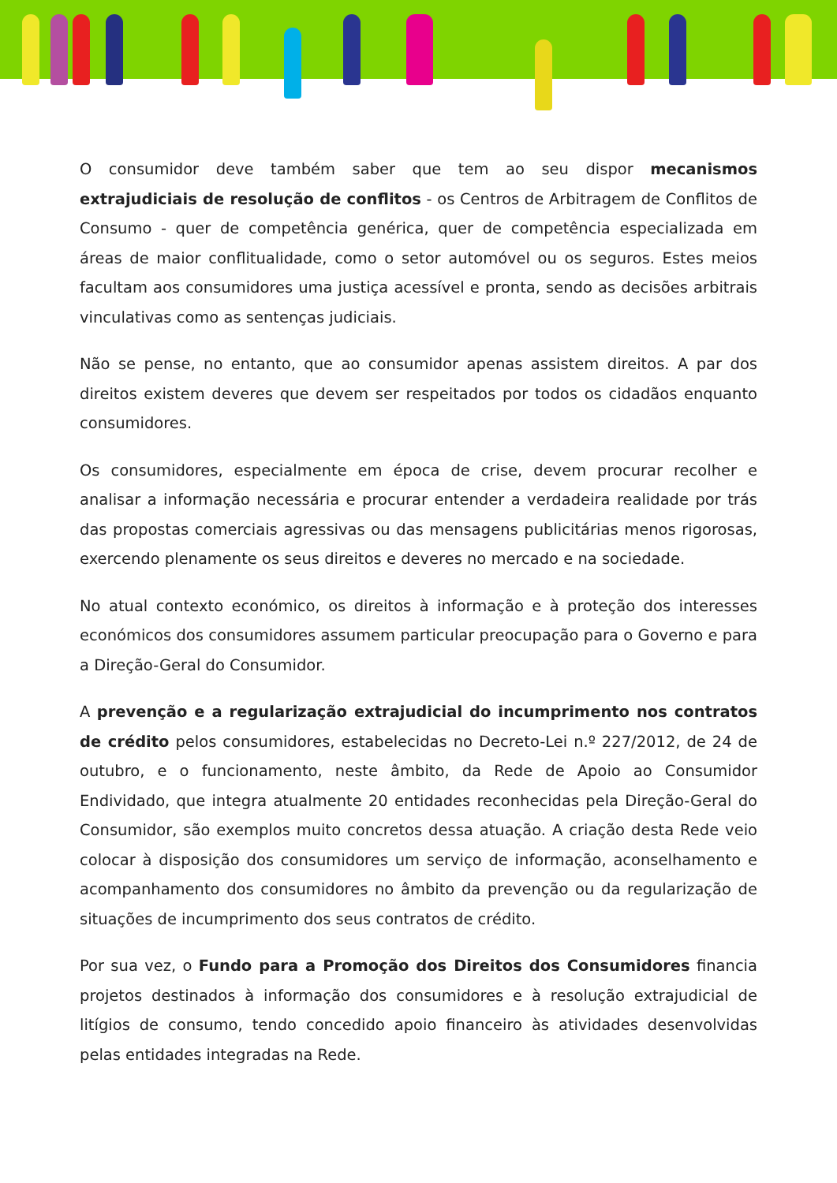O consumidor deve também saber que tem ao seu dispor mecanismos extrajudiciais de resolução de conflitos - os Centros de Arbitragem de Conflitos de Consumo - quer de competência genérica, quer de competência especializada em áreas de maior conflitualidade, como o setor automóvel ou os seguros. Estes meios facultam aos consumidores uma justiça acessível e pronta, sendo as decisões arbitrais vinculativas como as sentenças judiciais.
Não se pense, no entanto, que ao consumidor apenas assistem direitos. A par dos direitos existem deveres que devem ser respeitados por todos os cidadãos enquanto consumidores.
Os consumidores, especialmente em época de crise, devem procurar recolher e analisar a informação necessária e procurar entender a verdadeira realidade por trás das propostas comerciais agressivas ou das mensagens publicitárias menos rigorosas, exercendo plenamente os seus direitos e deveres no mercado e na sociedade.
No atual contexto económico, os direitos à informação e à proteção dos interesses económicos dos consumidores assumem particular preocupação para o Governo e para a Direção-Geral do Consumidor.
A prevenção e a regularização extrajudicial do incumprimento nos contratos de crédito pelos consumidores, estabelecidas no Decreto-Lei n.º 227/2012, de 24 de outubro, e o funcionamento, neste âmbito, da Rede de Apoio ao Consumidor Endividado, que integra atualmente 20 entidades reconhecidas pela Direção-Geral do Consumidor, são exemplos muito concretos dessa atuação. A criação desta Rede veio colocar à disposição dos consumidores um serviço de informação, aconselhamento e acompanhamento dos consumidores no âmbito da prevenção ou da regularização de situações de incumprimento dos seus contratos de crédito.
Por sua vez, o Fundo para a Promoção dos Direitos dos Consumidores financia projetos destinados à informação dos consumidores e à resolução extrajudicial de litígios de consumo, tendo concedido apoio financeiro às atividades desenvolvidas pelas entidades integradas na Rede.